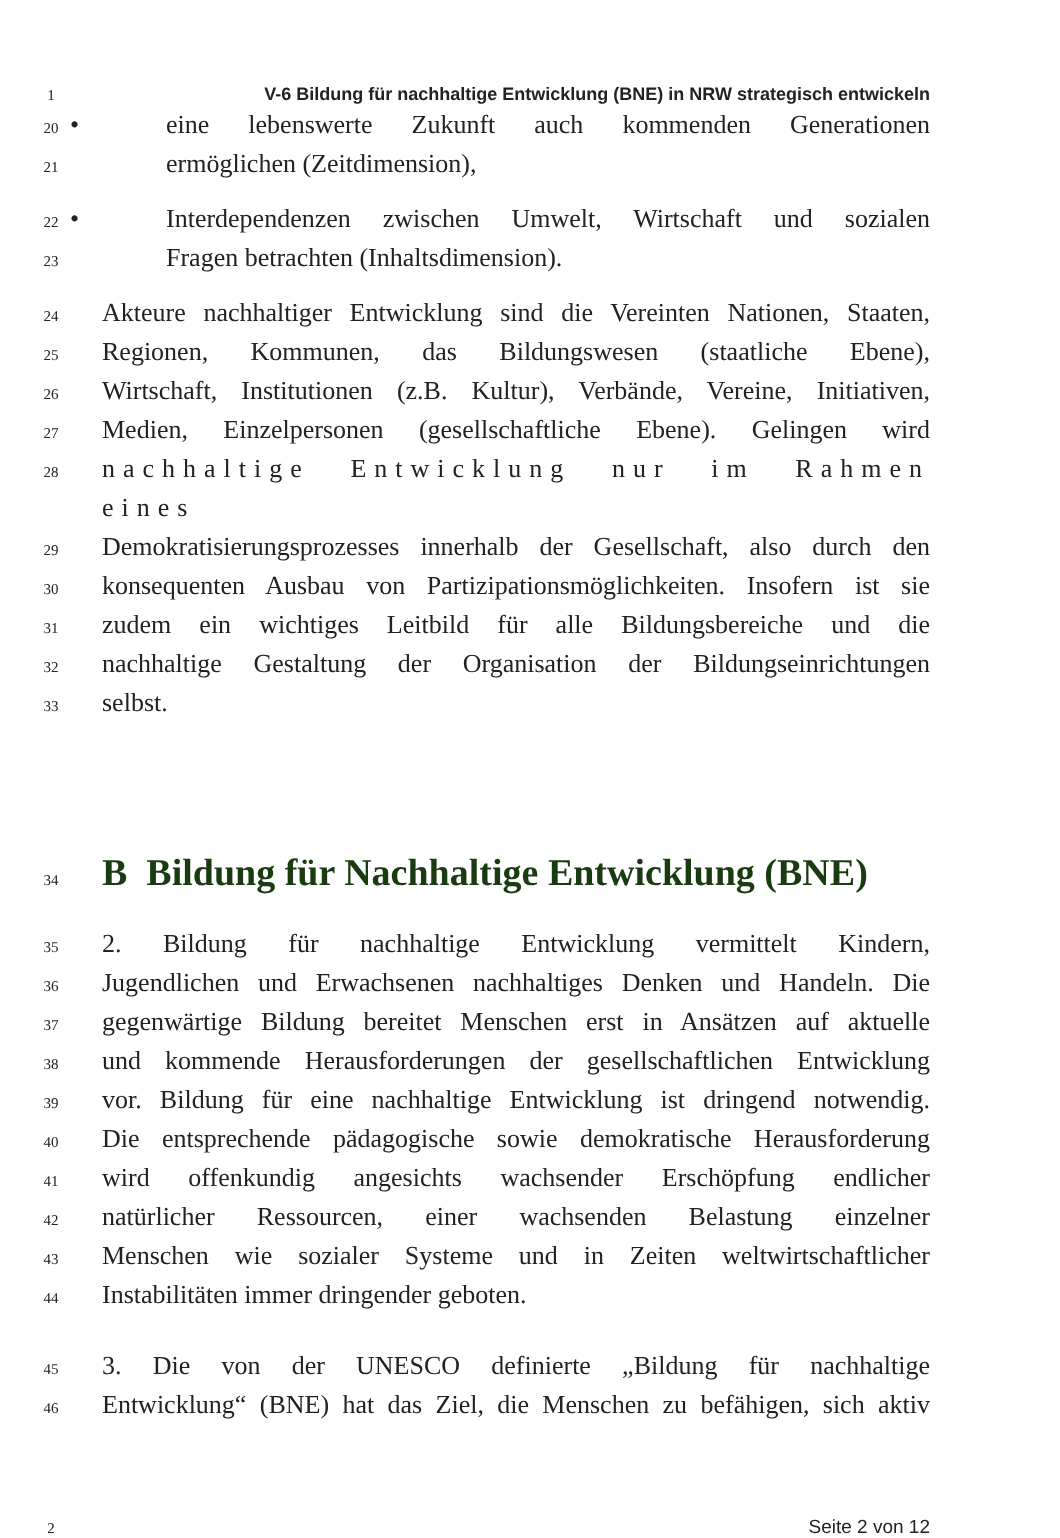1
V-6 Bildung für nachhaltige Entwicklung (BNE) in NRW strategisch entwickeln
20
• eine lebenswerte Zukunft auch kommenden Generationen
21
ermöglichen (Zeitdimension),
22
• Interdependenzen zwischen Umwelt, Wirtschaft und sozialen
23
Fragen betrachten (Inhaltsdimension).
24
Akteure nachhaltiger Entwicklung sind die Vereinten Nationen, Staaten,
25
Regionen, Kommunen, das Bildungswesen (staatliche Ebene),
26
Wirtschaft, Institutionen (z.B. Kultur), Verbände, Vereine, Initiativen,
27
Medien, Einzelpersonen (gesellschaftliche Ebene). Gelingen wird
28
nachhaltige Entwicklung nur im Rahmen eines
29
Demokratisierungsprozesses innerhalb der Gesellschaft, also durch den
30
konsequenten Ausbau von Partizipationsmöglichkeiten. Insofern ist sie
31
zudem ein wichtiges Leitbild für alle Bildungsbereiche und die
32
nachhaltige Gestaltung der Organisation der Bildungseinrichtungen
33
selbst.
34
B Bildung für Nachhaltige Entwicklung (BNE)
35
2. Bildung für nachhaltige Entwicklung vermittelt Kindern,
36
Jugendlichen und Erwachsenen nachhaltiges Denken und Handeln. Die
37
gegenwärtige Bildung bereitet Menschen erst in Ansätzen auf aktuelle
38
und kommende Herausforderungen der gesellschaftlichen Entwicklung
39
vor. Bildung für eine nachhaltige Entwicklung ist dringend notwendig.
40
Die entsprechende pädagogische sowie demokratische Herausforderung
41
wird offenkundig angesichts wachsender Erschöpfung endlicher
42
natürlicher Ressourcen, einer wachsenden Belastung einzelner
43
Menschen wie sozialer Systeme und in Zeiten weltwirtschaftlicher
44
Instabilitäten immer dringender geboten.
45
3. Die von der UNESCO definierte „Bildung für nachhaltige
46
Entwicklung“ (BNE) hat das Ziel, die Menschen zu befähigen, sich aktiv
2
Seite 2 von 12